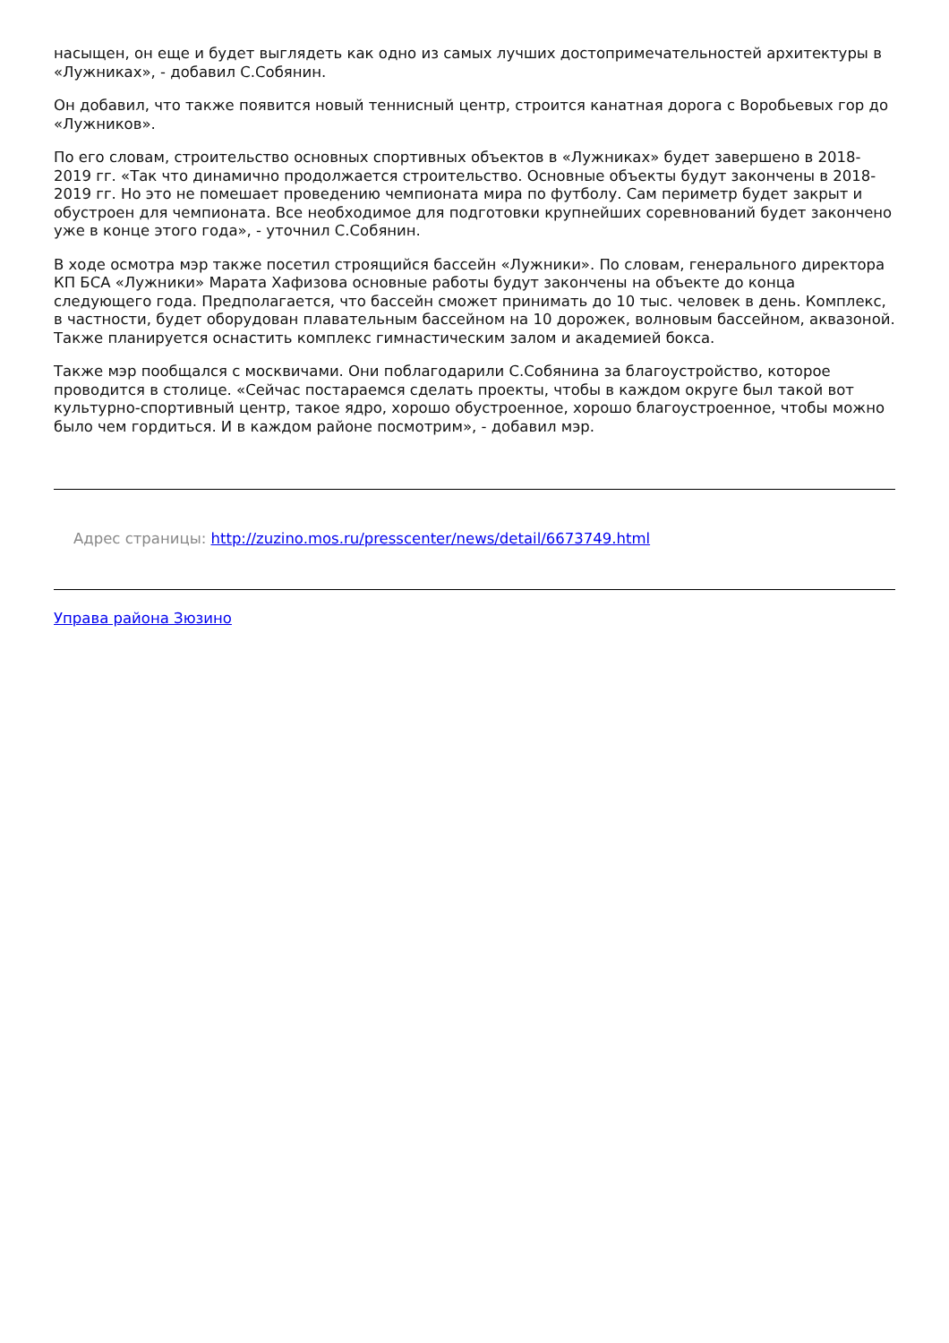насыщен, он еще и будет выглядеть как одно из самых лучших достопримечательностей архитектуры в «Лужниках», - добавил С.Собянин.
Он добавил, что также появится новый теннисный центр, строится канатная дорога с Воробьевых гор до «Лужников».
По его словам, строительство основных спортивных объектов в «Лужниках» будет завершено в 2018-2019 гг. «Так что динамично продолжается строительство. Основные объекты будут закончены в 2018-2019 гг. Но это не помешает проведению чемпионата мира по футболу. Сам периметр будет закрыт и обустроен для чемпионата. Все необходимое для подготовки крупнейших соревнований будет закончено уже в конце этого года», - уточнил С.Собянин.
В ходе осмотра мэр также посетил строящийся бассейн «Лужники». По словам, генерального директора КП БСА «Лужники» Марата Хафизова основные работы будут закончены на объекте до конца следующего года. Предполагается, что бассейн сможет принимать до 10 тыс. человек в день. Комплекс, в частности, будет оборудован плавательным бассейном на 10 дорожек, волновым бассейном, аквазоной. Также планируется оснастить комплекс гимнастическим залом и академией бокса.
Также мэр пообщался с москвичами. Они поблагодарили С.Собянина за благоустройство, которое проводится в столице. «Сейчас постараемся сделать проекты, чтобы в каждом округе был такой вот культурно-спортивный центр, такое ядро, хорошо обустроенное, хорошо благоустроенное, чтобы можно было чем гордиться. И в каждом районе посмотрим», - добавил мэр.
Адрес страницы: http://zuzino.mos.ru/presscenter/news/detail/6673749.html
Управа района Зюзино